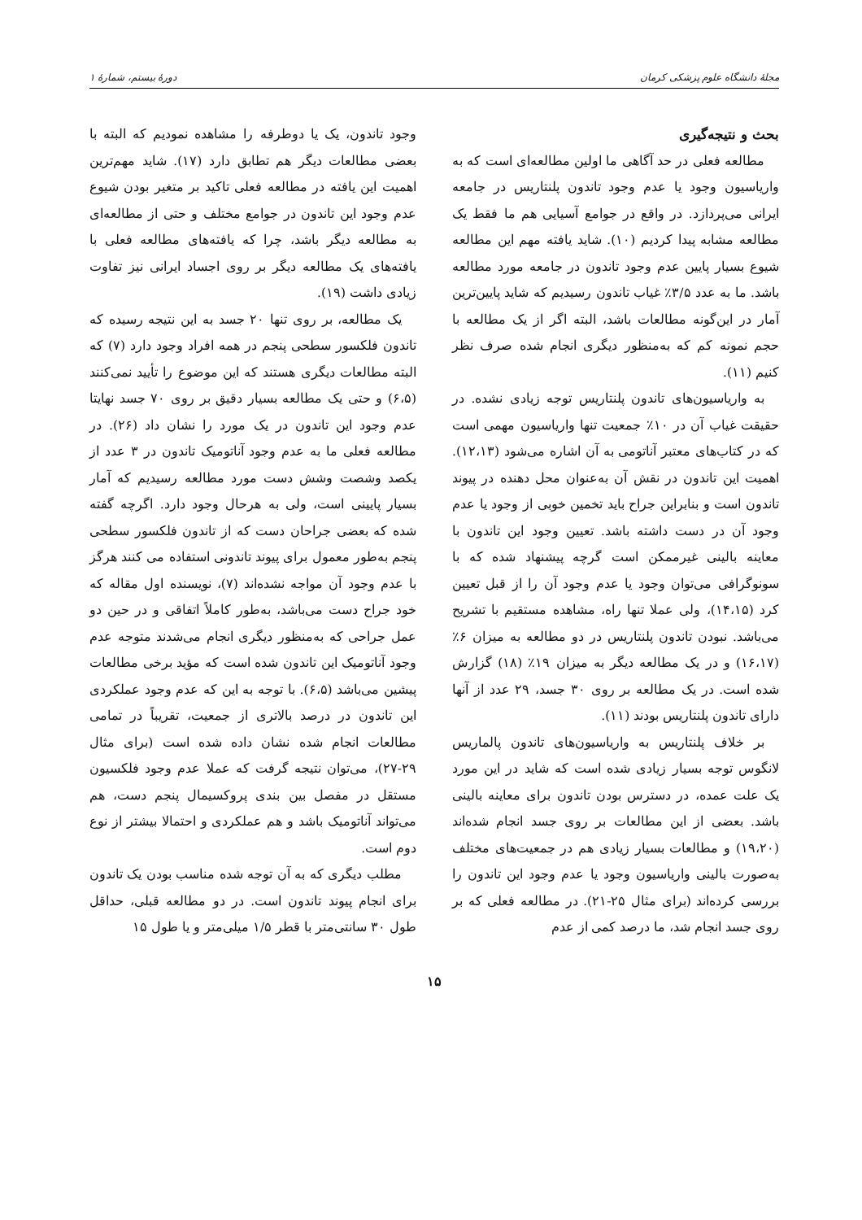مجلهٔ دانشگاه علوم پزشکی کرمان دورهٔ بیستم، شمارهٔ ۱
بحث و نتیجه‌گیری
مطالعه فعلی در حد آگاهی ما اولین مطالعه‌ای است که به واریاسیون وجود یا عدم وجود تاندون پلنتاریس در جامعه ایرانی می‌پردازد. در واقع در جوامع آسیایی هم ما فقط یک مطالعه مشابه پیدا کردیم (۱۰). شاید یافته مهم این مطالعه شیوع بسیار پایین عدم وجود تاندون در جامعه مورد مطالعه باشد. ما به عدد ۳/۵٪ غیاب تاندون رسیدیم که شاید پایین‌ترین آمار در این‌گونه مطالعات باشد، البته اگر از یک مطالعه با حجم نمونه کم که به‌منظور دیگری انجام شده صرف نظر کنیم (۱۱).
به واریاسیون‌های تاندون پلنتاریس توجه زیادی نشده. در حقیقت غیاب آن در ۱۰٪ جمعیت تنها واریاسیون مهمی است که در کتاب‌های معتبر آناتومی به آن اشاره می‌شود (۱۲،۱۳). اهمیت این تاندون در نقش آن به‌عنوان محل دهنده در پیوند تاندون است و بنابراین جراح باید تخمین خوبی از وجود یا عدم وجود آن در دست داشته باشد. تعیین وجود این تاندون با معاینه بالینی غیرممکن است گرچه پیشنهاد شده که با سونوگرافی می‌توان وجود یا عدم وجود آن را از قبل تعیین کرد (۱۴،۱۵)، ولی عملا تنها راه، مشاهده مستقیم با تشریح می‌باشد. نبودن تاندون پلنتاریس در دو مطالعه به میزان ۶٪ (۱۶،۱۷) و در یک مطالعه دیگر به میزان ۱۹٪ (۱۸) گزارش شده است. در یک مطالعه بر روی ۳۰ جسد، ۲۹ عدد از آنها دارای تاندون پلنتاریس بودند (۱۱).
بر خلاف پلنتاریس به واریاسیون‌های تاندون پالماریس لانگوس توجه بسیار زیادی شده است که شاید در این مورد یک علت عمده، در دسترس بودن تاندون برای معاینه بالینی باشد. بعضی از این مطالعات بر روی جسد انجام شده‌اند (۱۹،۲۰) و مطالعات بسیار زیادی هم در جمعیت‌های مختلف به‌صورت بالینی واریاسیون وجود یا عدم وجود این تاندون را بررسی کرده‌اند (برای مثال ۲۵-۲۱). در مطالعه فعلی که بر روی جسد انجام شد، ما درصد کمی از عدم
وجود تاندون، یک یا دوطرفه را مشاهده نمودیم که البته با بعضی مطالعات دیگر هم تطابق دارد (۱۷). شاید مهم‌ترین اهمیت این یافته در مطالعه فعلی تاکید بر متغیر بودن شیوع عدم وجود این تاندون در جوامع مختلف و حتی از مطالعه‌ای به مطالعه دیگر باشد، چرا که یافته‌های مطالعه فعلی با یافته‌های یک مطالعه دیگر بر روی اجساد ایرانی نیز تفاوت زیادی داشت (۱۹).
یک مطالعه، بر روی تنها ۲۰ جسد به این نتیجه رسیده که تاندون فلکسور سطحی پنجم در همه افراد وجود دارد (۷) که البته مطالعات دیگری هستند که این موضوع را تأیید نمی‌کنند (۶،۵) و حتی یک مطالعه بسیار دقیق بر روی ۷۰ جسد نهایتا عدم وجود این تاندون در یک مورد را نشان داد (۲۶). در مطالعه فعلی ما به عدم وجود آناتومیک تاندون در ۳ عدد از یکصد وشصت وشش دست مورد مطالعه رسیدیم که آمار بسیار پایینی است، ولی به هرحال وجود دارد. اگرچه گفته شده که بعضی جراحان دست که از تاندون فلکسور سطحی پنجم به‌طور معمول برای پیوند تاندونی استفاده می کنند هرگز با عدم وجود آن مواجه نشده‌اند (۷)، نویسنده اول مقاله که خود جراح دست می‌باشد، به‌طور کاملاً اتفاقی و در حین دو عمل جراحی که به‌منظور دیگری انجام می‌شدند متوجه عدم وجود آناتومیک این تاندون شده است که مؤید برخی مطالعات پیشین می‌باشد (۶،۵). با توجه به این که عدم وجود عملکردی این تاندون در درصد بالاتری از جمعیت، تقریباً در تمامی مطالعات انجام شده نشان داده شده است (برای مثال ۲۹-۲۷)، می‌توان نتیجه گرفت که عملا عدم وجود فلکسیون مستقل در مفصل بین بندی پروکسیمال پنجم دست، هم می‌تواند آناتومیک باشد و هم عملکردی و احتمالا بیشتر از نوع دوم است.
مطلب دیگری که به آن توجه شده مناسب بودن یک تاندون برای انجام پیوند تاندون است. در دو مطالعه قبلی، حداقل طول ۳۰ سانتی‌متر با قطر ۱/۵ میلی‌متر و یا طول ۱۵
۱۵